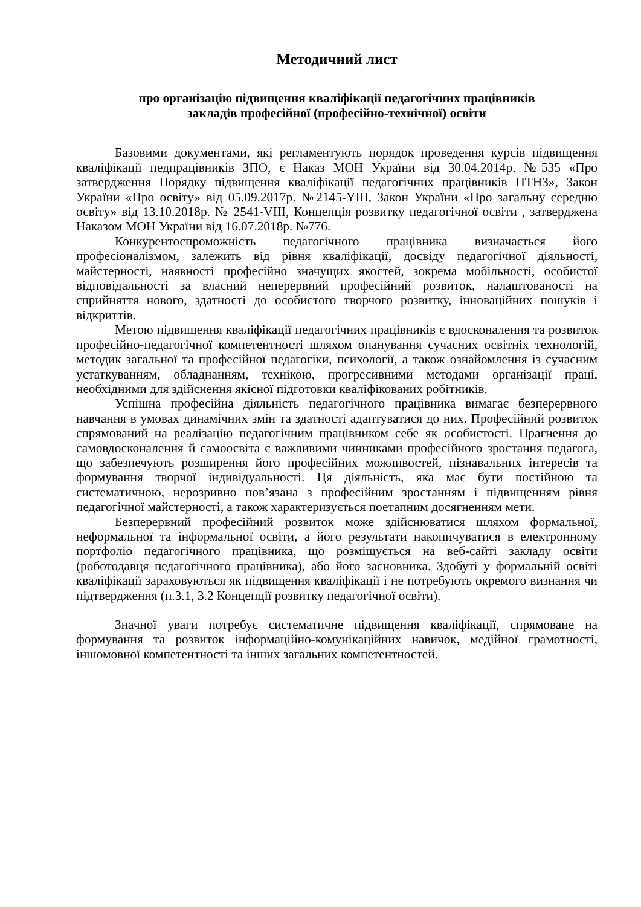Методичний лист
про організацію підвищення кваліфікації педагогічних працівників
закладів професійної (професійно-технічної) освіти
Базовими документами, які регламентують порядок проведення курсів підвищення кваліфікації педпрацівників ЗПО, є Наказ МОН України від 30.04.2014р. №535 «Про затвердження Порядку підвищення кваліфікації педагогічних працівників ПТНЗ», Закон України «Про освіту» від 05.09.2017р. №2145-YIII, Закон України «Про загальну середню освіту» від 13.10.2018р. № 2541-VIII, Концепція розвитку педагогічної освіти , затверджена Наказом МОН України від 16.07.2018р. №776.
Конкурентоспроможність педагогічного працівника визначається його професіоналізмом, залежить від рівня кваліфікації, досвіду педагогічної діяльності, майстерності, наявності професійно значущих якостей, зокрема мобільності, особистої відповідальності за власний неперервний професійний розвиток, налаштованості на сприйняття нового, здатності до особистого творчого розвитку, інноваційних пошуків і відкриттів.
Метою підвищення кваліфікації педагогічних працівників є вдосконалення та розвиток професійно-педагогічної компетентності шляхом опанування сучасних освітніх технологій, методик загальної та професійної педагогіки, психології, а також ознайомлення із сучасним устаткуванням, обладнанням, технікою, прогресивними методами організації праці, необхідними для здійснення якісної підготовки кваліфікованих робітників.
Успішна професійна діяльність педагогічного працівника вимагає безперервного навчання в умовах динамічних змін та здатності адаптуватися до них. Професійний розвиток спрямований на реалізацію педагогічним працівником себе як особистості. Прагнення до самовдосконалення й самоосвіта є важливими чинниками професійного зростання педагога, що забезпечують розширення його професійних можливостей, пізнавальних інтересів та формування творчої індивідуальності. Ця діяльність, яка має бути постійною та систематичною, нерозривно пов’язана з професійним зростанням і підвищенням рівня педагогічної майстерності, а також характеризується поетапним досягненням мети.
Безперервний професійний розвиток може здійснюватися шляхом формальної, неформальної та інформальної освіти, а його результати накопичуватися в електронному портфоліо педагогічного працівника, що розміщується на веб-сайті закладу освіти (роботодавця педагогічного працівника), або його засновника. Здобуті у формальній освіті кваліфікації зараховуються як підвищення кваліфікації і не потребують окремого визнання чи підтвердження (п.3.1, 3.2 Концепції розвитку педагогічної освіти).
Значної уваги потребує систематичне підвищення кваліфікації, спрямоване на формування та розвиток інформаційно-комунікаційних навичок, медійної грамотності, іншомовної компетентності та інших загальних компетентностей.